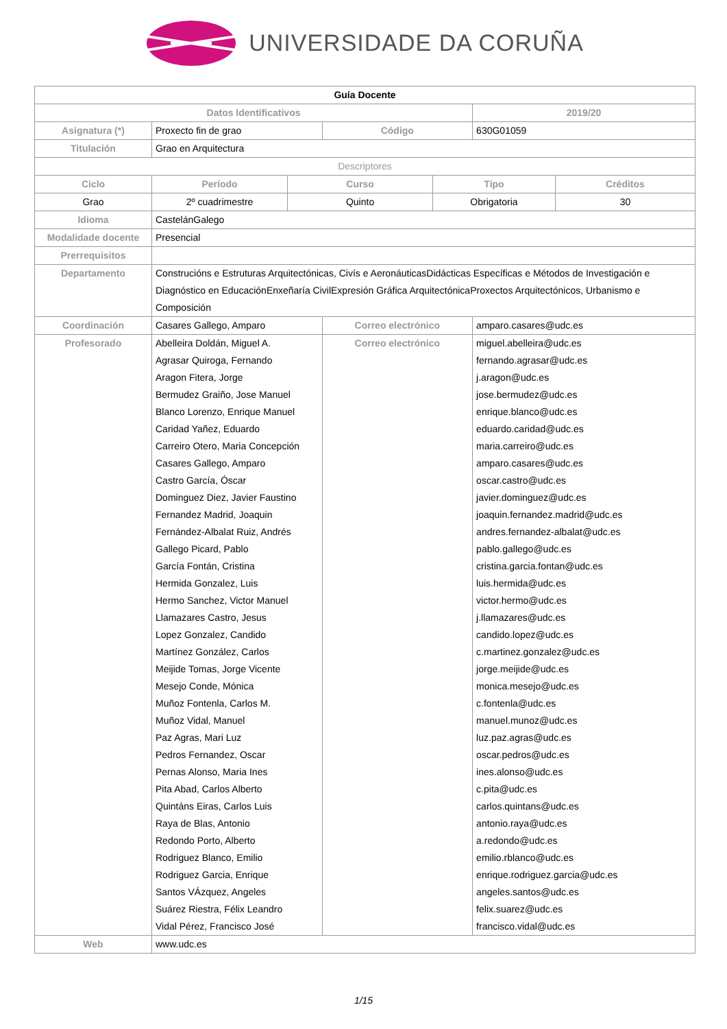UNIVERSIDADE DA CORUÑA
| Guía Docente | | | | | | |
| Datos Identificativos | | | | | 2019/20 | |
| Asignatura (*) | Proxecto fin de grao | | Código | | 630G01059 | |
| Titulación | Grao en Arquitectura | | | | | |
| Descriptores | | | | | | |
| Ciclo | Período | Curso | | Tipo | | Créditos |
| Grao | 2º cuadrimestre | Quinto | | Obrigatoria | | 30 |
| Idioma | CastelánGalego | | | | | |
| Modalidade docente | Presencial | | | | | |
| Prerrequisitos | | | | | | |
| Departamento | Construcións e Estruturas Arquitectónicas, Civís e AeronáuticasDidácticas Específicas e Métodos de Investigación e Diagnóstico en EducaciónEnxeñaría CivilExpresión Gráfica ArquitectónicaProxectos Arquitectónicos, Urbanismo e Composición | | | | | |
| Coordinación | Casares Gallego, Amparo | | Correo electrónico | | amparo.casares@udc.es | |
| Profesorado | Abelleira Doldán, Miguel A. Agrasar Quiroga, Fernando Aragon Fitera, Jorge Bermudez Graiño, Jose Manuel Blanco Lorenzo, Enrique Manuel Caridad Yañez, Eduardo Carreiro Otero, Maria Concepción Casares Gallego, Amparo Castro García, Óscar Dominguez Diez, Javier Faustino Fernandez Madrid, Joaquin Fernández-Albalat Ruiz, Andrés Gallego Picard, Pablo García Fontán, Cristina Hermida Gonzalez, Luis Hermo Sanchez, Victor Manuel Llamazares Castro, Jesus Lopez Gonzalez, Candido Martínez González, Carlos Meijide Tomas, Jorge Vicente Mesejo Conde, Mónica Muñoz Fontenla, Carlos M. Muñoz Vidal, Manuel Paz Agras, Mari Luz Pedros Fernandez, Oscar Pernas Alonso, Maria Ines Pita Abad, Carlos Alberto Quintáns Eiras, Carlos Luis Raya de Blas, Antonio Redondo Porto, Alberto Rodriguez Blanco, Emilio Rodriguez Garcia, Enrique Santos VÁzquez, Angeles Suárez Riestra, Félix Leandro Vidal Pérez, Francisco José | | Correo electrónico | | miguel.abelleira@udc.es fernando.agrasar@udc.es j.aragon@udc.es jose.bermudez@udc.es enrique.blanco@udc.es eduardo.caridad@udc.es maria.carreiro@udc.es amparo.casares@udc.es oscar.castro@udc.es javier.dominguez@udc.es joaquin.fernandez.madrid@udc.es andres.fernandez-albalat@udc.es pablo.gallego@udc.es cristina.garcia.fontan@udc.es luis.hermida@udc.es victor.hermo@udc.es j.llamazares@udc.es candido.lopez@udc.es c.martinez.gonzalez@udc.es jorge.meijide@udc.es monica.mesejo@udc.es c.fontenla@udc.es manuel.munoz@udc.es luz.paz.agras@udc.es oscar.pedros@udc.es ines.alonso@udc.es c.pita@udc.es carlos.quintans@udc.es antonio.raya@udc.es a.redondo@udc.es emilio.rblanco@udc.es enrique.rodriguez.garcia@udc.es angeles.santos@udc.es felix.suarez@udc.es francisco.vidal@udc.es | |
| Web | www.udc.es | | | | | |
1/15